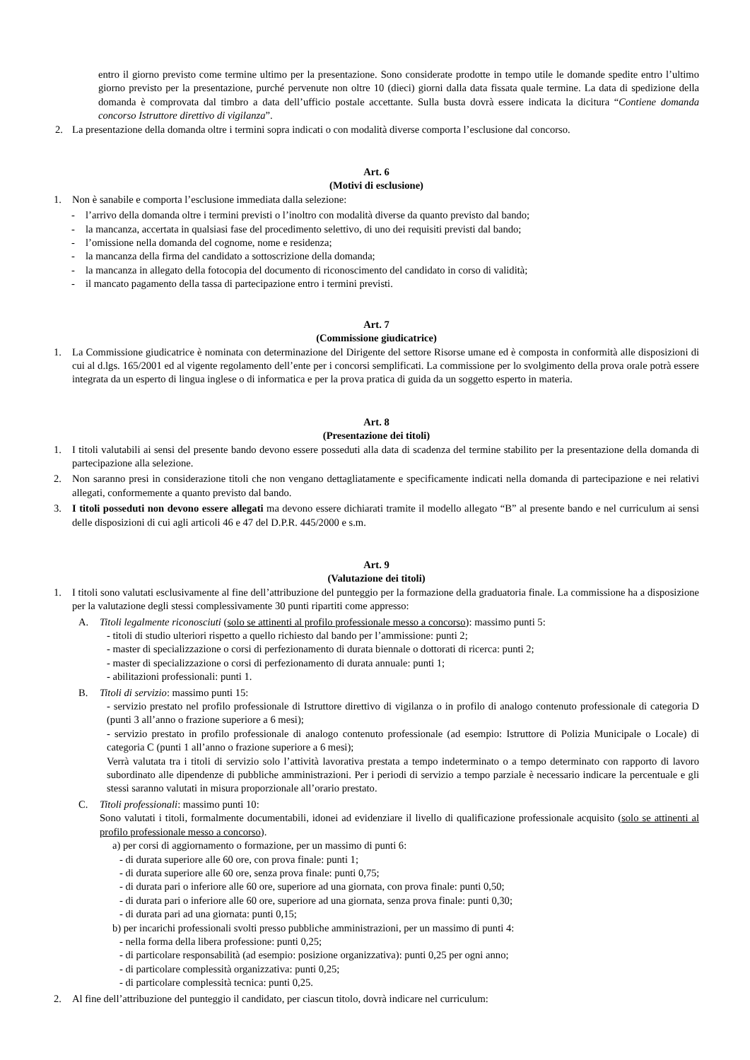entro il giorno previsto come termine ultimo per la presentazione. Sono considerate prodotte in tempo utile le domande spedite entro l’ultimo giorno previsto per la presentazione, purché pervenute non oltre 10 (dieci) giorni dalla data fissata quale termine. La data di spedizione della domanda è comprovata dal timbro a data dell’ufficio postale accettante. Sulla busta dovrà essere indicata la dicitura “Contiene domanda concorso Istruttore direttivo di vigilanza”.
2. La presentazione della domanda oltre i termini sopra indicati o con modalità diverse comporta l’esclusione dal concorso.
Art. 6
(Motivi di esclusione)
1. Non è sanabile e comporta l’esclusione immediata dalla selezione:
- l’arrivo della domanda oltre i termini previsti o l’inoltro con modalità diverse da quanto previsto dal bando;
- la mancanza, accertata in qualsiasi fase del procedimento selettivo, di uno dei requisiti previsti dal bando;
- l’omissione nella domanda del cognome, nome e residenza;
- la mancanza della firma del candidato a sottoscrizione della domanda;
- la mancanza in allegato della fotocopia del documento di riconoscimento del candidato in corso di validità;
- il mancato pagamento della tassa di partecipazione entro i termini previsti.
Art. 7
(Commissione giudicatrice)
1. La Commissione giudicatrice è nominata con determinazione del Dirigente del settore Risorse umane ed è composta in conformità alle disposizioni di cui al d.lgs. 165/2001 ed al vigente regolamento dell’ente per i concorsi semplificati. La commissione per lo svolgimento della prova orale potrà essere integrata da un esperto di lingua inglese o di informatica e per la prova pratica di guida da un soggetto esperto in materia.
Art. 8
(Presentazione dei titoli)
1. I titoli valutabili ai sensi del presente bando devono essere posseduti alla data di scadenza del termine stabilito per la presentazione della domanda di partecipazione alla selezione.
2. Non saranno presi in considerazione titoli che non vengano dettagliatamente e specificamente indicati nella domanda di partecipazione e nei relativi allegati, conformemente a quanto previsto dal bando.
3. I titoli posseduti non devono essere allegati ma devono essere dichiarati tramite il modello allegato “B” al presente bando e nel curriculum ai sensi delle disposizioni di cui agli articoli 46 e 47 del D.P.R. 445/2000 e s.m.
Art. 9
(Valutazione dei titoli)
1. I titoli sono valutati esclusivamente al fine dell’attribuzione del punteggio per la formazione della graduatoria finale. La commissione ha a disposizione per la valutazione degli stessi complessivamente 30 punti ripartiti come appresso:
A. Titoli legalmente riconosciuti (solo se attinenti al profilo professionale messo a concorso): massimo punti 5:
- titoli di studio ulteriori rispetto a quello richiesto dal bando per l’ammissione: punti 2;
- master di specializzazione o corsi di perfezionamento di durata biennale o dottorati di ricerca: punti 2;
- master di specializzazione o corsi di perfezionamento di durata annuale: punti 1;
- abilitazioni professionali: punti 1.
B. Titoli di servizio: massimo punti 15:
- servizio prestato nel profilo professionale di Istruttore direttivo di vigilanza o in profilo di analogo contenuto professionale di categoria D (punti 3 all’anno o frazione superiore a 6 mesi);
- servizio prestato in profilo professionale di analogo contenuto professionale (ad esempio: Istruttore di Polizia Municipale o Locale) di categoria C (punti 1 all’anno o frazione superiore a 6 mesi);
Verrà valutata tra i titoli di servizio solo l’attività lavorativa prestata a tempo indeterminato o a tempo determinato con rapporto di lavoro subordinato alle dipendenze di pubbliche amministrazioni. Per i periodi di servizio a tempo parziale è necessario indicare la percentuale e gli stessi saranno valutati in misura proporzionale all’orario prestato.
C. Titoli professionali: massimo punti 10:
Sono valutati i titoli, formalmente documentabili, idonei ad evidenziare il livello di qualificazione professionale acquisito (solo se attinenti al profilo professionale messo a concorso).
a) per corsi di aggiornamento o formazione, per un massimo di punti 6:
- di durata superiore alle 60 ore, con prova finale: punti 1;
- di durata superiore alle 60 ore, senza prova finale: punti 0,75;
- di durata pari o inferiore alle 60 ore, superiore ad una giornata, con prova finale: punti 0,50;
- di durata pari o inferiore alle 60 ore, superiore ad una giornata, senza prova finale: punti 0,30;
- di durata pari ad una giornata: punti 0,15;
b) per incarichi professionali svolti presso pubbliche amministrazioni, per un massimo di punti 4:
- nella forma della libera professione: punti 0,25;
- di particolare responsabilità (ad esempio: posizione organizzativa): punti 0,25 per ogni anno;
- di particolare complessità organizzativa: punti 0,25;
- di particolare complessità tecnica: punti 0,25.
2. Al fine dell’attribuzione del punteggio il candidato, per ciascun titolo, dovrà indicare nel curriculum: